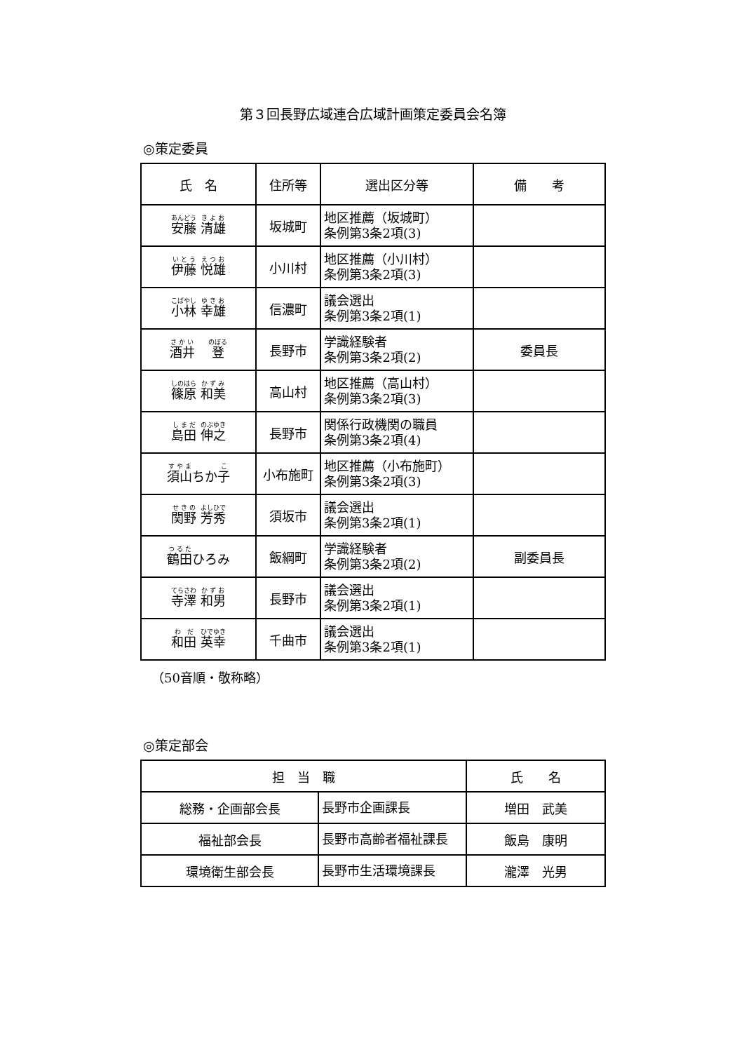第３回長野広域連合広域計画策定委員会名簿
◎策定委員
| 氏 名 | 住所等 | 選出区分等 | 備 考 |
| --- | --- | --- | --- |
| 安藤 清雄 | 坂城町 | 地区推薦（坂城町） 条例第3条2項(3) | |
| 伊藤 悦雄 | 小川村 | 地区推薦（小川村） 条例第3条2項(3) | |
| 小林 幸雄 | 信濃町 | 議会選出 条例第3条2項(1) | |
| 酒井 登 | 長野市 | 学識経験者 条例第3条2項(2) | 委員長 |
| 篠原 和美 | 高山村 | 地区推薦（高山村） 条例第3条2項(3) | |
| 島田 伸之 | 長野市 | 関係行政機関の職員 条例第3条2項(4) | |
| 須山 ちか 子 | 小布施町 | 地区推薦（小布施町） 条例第3条2項(3) | |
| 関野 芳秀 | 須坂市 | 議会選出 条例第3条2項(1) | |
| 鶴田 ひろみ | 飯綱町 | 学識経験者 条例第3条2項(2) | 副委員長 |
| 寺澤 和男 | 長野市 | 議会選出 条例第3条2項(1) | |
| 和田 英幸 | 千曲市 | 議会選出 条例第3条2項(1) | |
（50音順・敬称略）
◎策定部会
| 担 当 職 | | 氏 名 |
| --- | --- | --- |
| 総務・企画部会長 | 長野市企画課長 | 増田 武美 |
| 福祉部会長 | 長野市高齢者福祉課長 | 飯島 康明 |
| 環境衛生部会長 | 長野市生活環境課長 | 瀧澤 光男 |